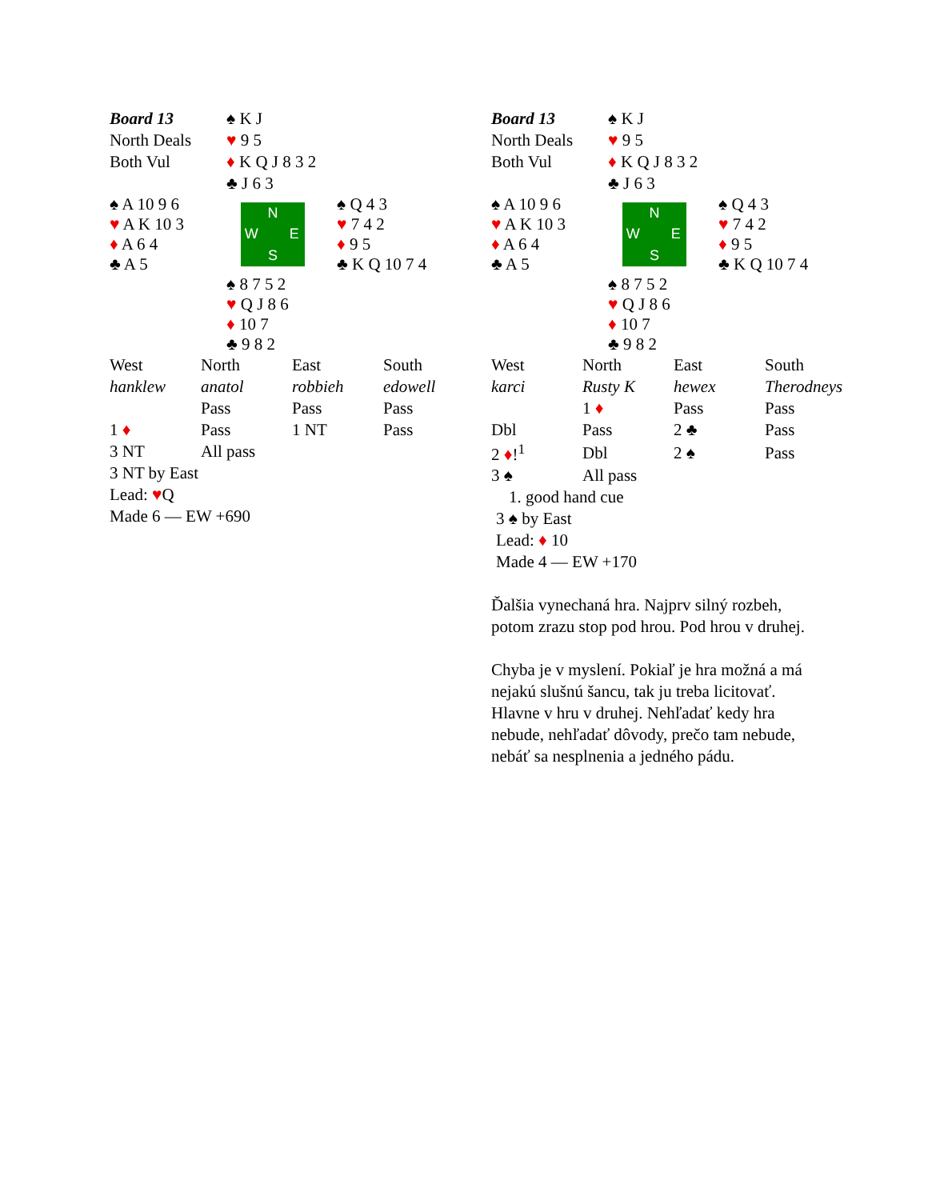| Board 13 | ♠ K J | |
| North Deals | ♥ 9 5 | |
| Both Vul | ♦ K Q J 8 3 2 | |
| | ♣ J 6 3 | |
| ♠ A 10 9 6 ♥ A K 10 3 ♦ A 6 4 ♣ A 5 | N W E S | ♠ Q 4 3 ♥ 7 4 2 ♦ 9 5 ♣ K Q 10 7 4 |
| | ♠ 8 7 5 2 ♥ Q J 8 6 ♦ 10 7 ♣ 9 8 2 | |
| West | North | East | South |
| hanklew | anatol | robbieh | edowell |
| | Pass | Pass | Pass |
| 1 ♦ | Pass | 1 NT | Pass |
| 3 NT | All pass | | |
3 NT by East
Lead: ♥Q
Made 6 — EW +690
| Board 13 | ♠ K J | |
| North Deals | ♥ 9 5 | |
| Both Vul | ♦ K Q J 8 3 2 | |
| | ♣ J 6 3 | |
| ♠ A 10 9 6 ♥ A K 10 3 ♦ A 6 4 ♣ A 5 | N W E S | ♠ Q 4 3 ♥ 7 4 2 ♦ 9 5 ♣ K Q 10 7 4 |
| | ♠ 8 7 5 2 ♥ Q J 8 6 ♦ 10 7 ♣ 9 8 2 | |
| West | North | East | South |
| karci | Rusty K | hewex | Therodneys |
| | 1 ♦ | Pass | Pass |
| Dbl | Pass | 2 ♣ | Pass |
| 2 ♦ !<sup>1</sup> | Dbl | 2 ♠ | Pass |
| 3 ♠ | All pass | | |
1. good hand cue
3 ♠ by East
Lead: ♦ 10
Made 4 — EW +170
Ďalšia vynechaná hra. Najprv silný rozbeh, potom zrazu stop pod hrou. Pod hrou v druhej.
Chyba je v myslení. Pokiaľ je hra možná a má nejakú slušnú šancu, tak ju treba licitovať. Hlavne v hru v druhej. Nehľadať kedy hra nebude, nehľadať dôvody, prečo tam nebude, nebáť sa nesplnenia a jedného pádu.